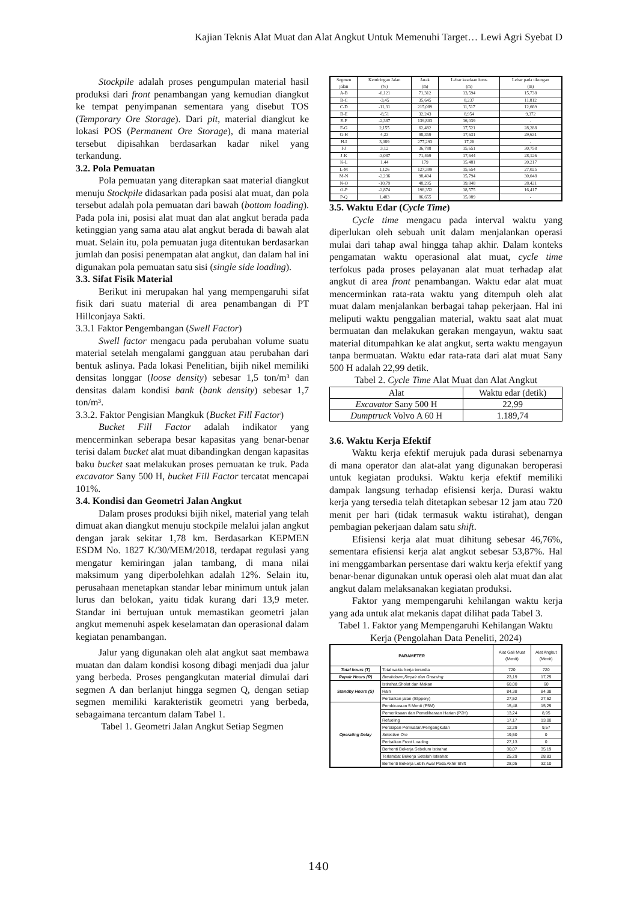Kajian Teknis Alat Muat dan Alat Angkut Untuk Memenuhi Target… Lewi Agri Syebat D
Stockpile adalah proses pengumpulan material hasil produksi dari front penambangan yang kemudian diangkut ke tempat penyimpanan sementara yang disebut TOS (Temporary Ore Storage). Dari pit, material diangkut ke lokasi POS (Permanent Ore Storage), di mana material tersebut dipisahkan berdasarkan kadar nikel yang terkandung.
3.2. Pola Pemuatan
Pola pemuatan yang diterapkan saat material diangkut menuju Stockpile didasarkan pada posisi alat muat, dan pola tersebut adalah pola pemuatan dari bawah (bottom loading). Pada pola ini, posisi alat muat dan alat angkut berada pada ketinggian yang sama atau alat angkut berada di bawah alat muat. Selain itu, pola pemuatan juga ditentukan berdasarkan jumlah dan posisi penempatan alat angkut, dan dalam hal ini digunakan pola pemuatan satu sisi (single side loading).
3.3. Sifat Fisik Material
Berikut ini merupakan hal yang mempengaruhi sifat fisik dari suatu material di area penambangan di PT Hillconjaya Sakti.
3.3.1 Faktor Pengembangan (Swell Factor)
Swell factor mengacu pada perubahan volume suatu material setelah mengalami gangguan atau perubahan dari bentuk aslinya. Pada lokasi Penelitian, bijih nikel memiliki densitas longgar (loose density) sebesar 1,5 ton/m³ dan densitas dalam kondisi bank (bank density) sebesar 1,7 ton/m³.
3.3.2. Faktor Pengisian Mangkuk (Bucket Fill Factor)
Bucket Fill Factor adalah indikator yang mencerminkan seberapa besar kapasitas yang benar-benar terisi dalam bucket alat muat dibandingkan dengan kapasitas baku bucket saat melakukan proses pemuatan ke truk. Pada excavator Sany 500 H, bucket Fill Factor tercatat mencapai 101%.
3.4. Kondisi dan Geometri Jalan Angkut
Dalam proses produksi bijih nikel, material yang telah dimuat akan diangkut menuju stockpile melalui jalan angkut dengan jarak sekitar 1,78 km. Berdasarkan KEPMEN ESDM No. 1827 K/30/MEM/2018, terdapat regulasi yang mengatur kemiringan jalan tambang, di mana nilai maksimum yang diperbolehkan adalah 12%. Selain itu, perusahaan menetapkan standar lebar minimum untuk jalan lurus dan belokan, yaitu tidak kurang dari 13,9 meter. Standar ini bertujuan untuk memastikan geometri jalan angkut memenuhi aspek keselamatan dan operasional dalam kegiatan penambangan.
Jalur yang digunakan oleh alat angkut saat membawa muatan dan dalam kondisi kosong dibagi menjadi dua jalur yang berbeda. Proses pengangkutan material dimulai dari segmen A dan berlanjut hingga segmen Q, dengan setiap segmen memiliki karakteristik geometri yang berbeda, sebagaimana tercantum dalam Tabel 1.
Tabel 1. Geometri Jalan Angkut Setiap Segmen
| Segmen jalan | Kemiringan Jalan (%) | Jarak (m) | Lebar keadaan lurus (m) | Lebar pada tikungan (m) |
| --- | --- | --- | --- | --- |
| A-B | -0,121 | 71,312 | 13,594 | 15,738 |
| B-C | -3,45 | 35,645 | 8,237 | 11,812 |
| C-D | -11,31 | 215,089 | 11,517 | 12,669 |
| D-E | -8,51 | 32,243 | 8,954 | 9,372 |
| E-F | -2,387 | 139,803 | 16,039 | - |
| F-G | 2,155 | 62,482 | 17,521 | 28,288 |
| G-H | 4,23 | 98,359 | 17,631 | 29,631 |
| H-I | 3,089 | 277,293 | 17,26 | - |
| I-J | 3,12 | 36,788 | 15,651 | 30,758 |
| J-K | -3,087 | 71,469 | 17,644 | 28,126 |
| K-L | 1,44 | 179 | 15,481 | 20,217 |
| L-M | 1,126 | 127,309 | 15,654 | 27,025 |
| M-N | -2,236 | 98,404 | 15,794 | 30,048 |
| N-O | -10,79 | 48,295 | 19,848 | 28,421 |
| O-P | -2,874 | 198,352 | 18,575 | 16,417 |
| P-Q | 1,483 | 86,655 | 15,089 | - |
3.5. Waktu Edar (Cycle Time)
Cycle time mengacu pada interval waktu yang diperlukan oleh sebuah unit dalam menjalankan operasi mulai dari tahap awal hingga tahap akhir. Dalam konteks pengamatan waktu operasional alat muat, cycle time terfokus pada proses pelayanan alat muat terhadap alat angkut di area front penambangan. Waktu edar alat muat mencerminkan rata-rata waktu yang ditempuh oleh alat muat dalam menjalankan berbagai tahap pekerjaan. Hal ini meliputi waktu penggalian material, waktu saat alat muat bermuatan dan melakukan gerakan mengayun, waktu saat material ditumpahkan ke alat angkut, serta waktu mengayun tanpa bermuatan. Waktu edar rata-rata dari alat muat Sany 500 H adalah 22,99 detik.
Tabel 2. Cycle Time Alat Muat dan Alat Angkut
| Alat | Waktu edar (detik) |
| --- | --- |
| Excavator Sany 500 H | 22,99 |
| Dumptruck Volvo A 60 H | 1.189,74 |
3.6. Waktu Kerja Efektif
Waktu kerja efektif merujuk pada durasi sebenarnya di mana operator dan alat-alat yang digunakan beroperasi untuk kegiatan produksi. Waktu kerja efektif memiliki dampak langsung terhadap efisiensi kerja. Durasi waktu kerja yang tersedia telah ditetapkan sebesar 12 jam atau 720 menit per hari (tidak termasuk waktu istirahat), dengan pembagian pekerjaan dalam satu shift.
Efisiensi kerja alat muat dihitung sebesar 46,76%, sementara efisiensi kerja alat angkut sebesar 53,87%. Hal ini menggambarkan persentase dari waktu kerja efektif yang benar-benar digunakan untuk operasi oleh alat muat dan alat angkut dalam melaksanakan kegiatan produksi.
Faktor yang mempengaruhi kehilangan waktu kerja yang ada untuk alat mekanis dapat dilihat pada Tabel 3.
Tabel 1. Faktor yang Mempengaruhi Kehilangan Waktu Kerja (Pengolahan Data Peneliti, 2024)
| PARAMETER | | Alat Gali Muat (Menit) | Alat Angkut (Menit) |
| --- | --- | --- | --- |
| Total hours (T) | Total waktu kerja tersedia | 720 | 720 |
| Repair Hours (R) | Breakdown,Repair dan Greasing | 23,19 | 17,29 |
| Standby Hours (S) | Istirahat,Sholat dan Makan | 60,00 | 60 |
| | Rain | 84,38 | 84,38 |
| | Perbaikan jalan (Slippery) | 27,52 | 27,52 |
| Operating Delay | Pembicaraan 5 Menit (P5M) | 15,48 | 15,29 |
| | Pemeriksaan dan Pemeliharaan Harian (P2H) | 13,24 | 8,95 |
| | Refueling | 17,17 | 13,00 |
| | Persiapan Pemuatan/Pengangkutan | 12,29 | 9,57 |
| | Selective Ore | 19,50 | 0 |
| | Perbaikan Front Loading | 27,13 | 0 |
| | Berhenti Bekerja Sebelum Istirahat | 30,07 | 35,19 |
| | Terlambat Bekerja Setelah Istirahat | 25,29 | 28,83 |
| | Berhenti Bekerja Lebih Awal Pada Akhir Shift | 28,05 | 32,10 |
140